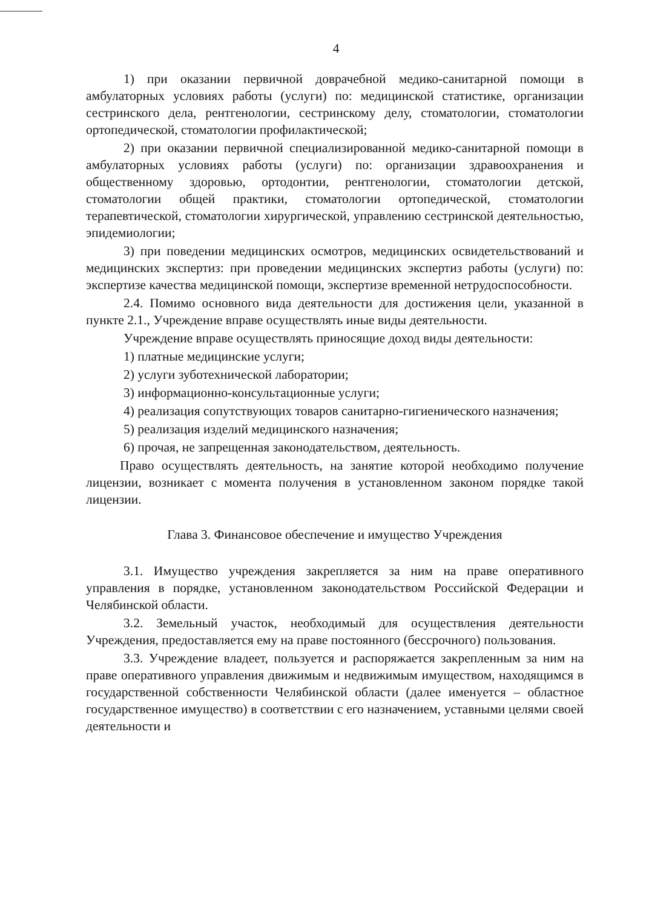4
1) при оказании первичной доврачебной медико-санитарной помощи в амбулаторных условиях работы (услуги) по: медицинской статистике, организации сестринского дела, рентгенологии, сестринскому делу, стоматологии, стоматологии ортопедической, стоматологии профилактической;
2) при оказании первичной специализированной медико-санитарной помощи в амбулаторных условиях работы (услуги) по: организации здравоохранения и общественному здоровью, ортодонтии, рентгенологии, стоматологии детской, стоматологии общей практики, стоматологии ортопедической, стоматологии терапевтической, стоматологии хирургической, управлению сестринской деятельностью, эпидемиологии;
3) при поведении медицинских осмотров, медицинских освидетельствований и медицинских экспертиз: при проведении медицинских экспертиз работы (услуги) по: экспертизе качества медицинской помощи, экспертизе временной нетрудоспособности.
2.4. Помимо основного вида деятельности для достижения цели, указанной в пункте 2.1., Учреждение вправе осуществлять иные виды деятельности.
Учреждение вправе осуществлять приносящие доход виды деятельности:
1) платные медицинские услуги;
2) услуги зуботехнической лаборатории;
3) информационно-консультационные услуги;
4) реализация сопутствующих товаров санитарно-гигиенического назначения;
5) реализация изделий медицинского назначения;
6) прочая, не запрещенная законодательством, деятельность.
Право осуществлять деятельность, на занятие которой необходимо получение лицензии, возникает с момента получения в установленном законом порядке такой лицензии.
Глава 3. Финансовое обеспечение и имущество Учреждения
3.1. Имущество учреждения закрепляется за ним на праве оперативного управления в порядке, установленном законодательством Российской Федерации и Челябинской области.
3.2. Земельный участок, необходимый для осуществления деятельности Учреждения, предоставляется ему на праве постоянного (бессрочного) пользования.
3.3. Учреждение владеет, пользуется и распоряжается закрепленным за ним на праве оперативного управления движимым и недвижимым имуществом, находящимся в государственной собственности Челябинской области (далее именуется – областное государственное имущество) в соответствии с его назначением, уставными целями своей деятельности и